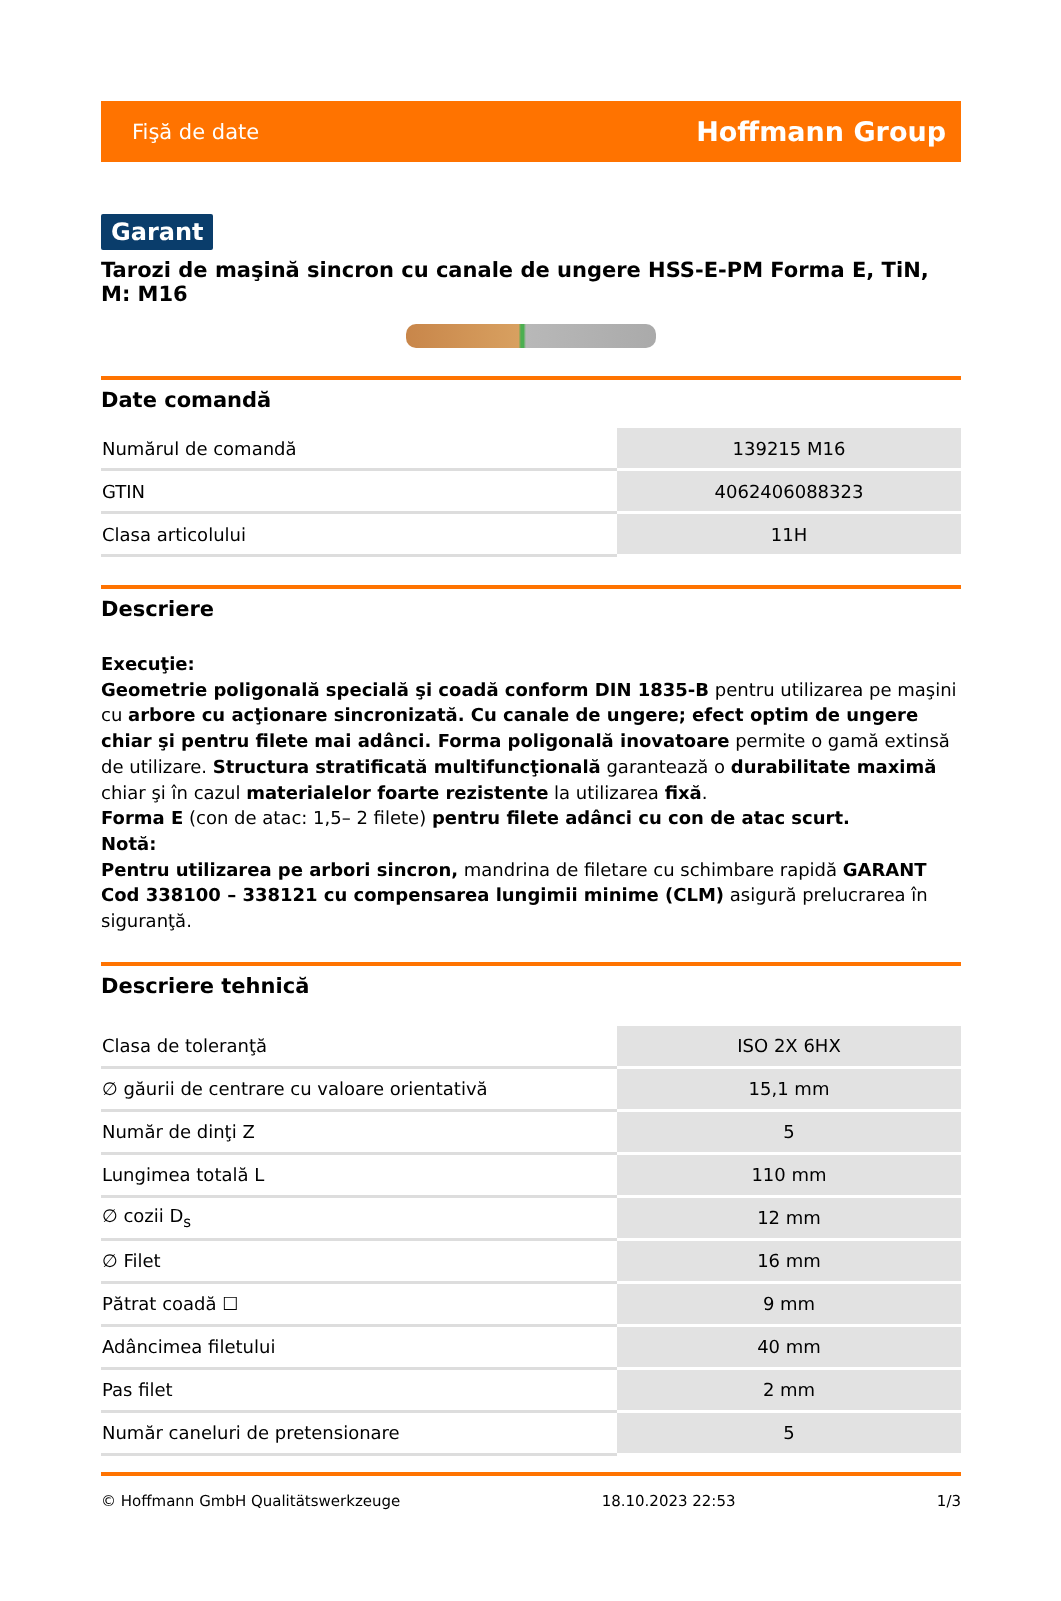Fişă de date Hoffmann Group
Garant
Tarozi de maşină sincron cu canale de ungere HSS-E-PM Forma E, TiN, M: M16
Date comandă
| Numărul de comandă | 139215 M16 |
| GTIN | 4062406088323 |
| Clasa articolului | 11H |
Descriere
Execuţie:
Geometrie poligonală specială şi coadă conform DIN 1835-B pentru utilizarea pe maşini cu arbore cu acţionare sincronizată. Cu canale de ungere; efect optim de ungere chiar şi pentru filete mai adânci. Forma poligonală inovatoare permite o gamă extinsă de utilizare. Structura stratificată multifuncţională garantează o durabilitate maximă chiar şi în cazul materialelor foarte rezistente la utilizarea fixă.
Forma E (con de atac: 1,5– 2 filete) pentru filete adânci cu con de atac scurt.
Notă:
Pentru utilizarea pe arbori sincron, mandrina de filetare cu schimbare rapidă GARANT Cod 338100 – 338121 cu compensarea lungimii minime (CLM) asigură prelucrarea în siguranţă.
Descriere tehnică
| Clasa de toleranţă | ISO 2X 6HX |
| ∅ găurii de centrare cu valoare orientativă | 15,1 mm |
| Număr de dinţi Z | 5 |
| Lungimea totală L | 110 mm |
| ∅ cozii D<sub>s</sub> | 12 mm |
| ∅ Filet | 16 mm |
| Pătrat coadă ☐ | 9 mm |
| Adâncimea filetului | 40 mm |
| Pas filet | 2 mm |
| Număr caneluri de pretensionare | 5 |
© Hoffmann GmbH Qualitätswerkzeuge 18.10.2023 22:53 1/3